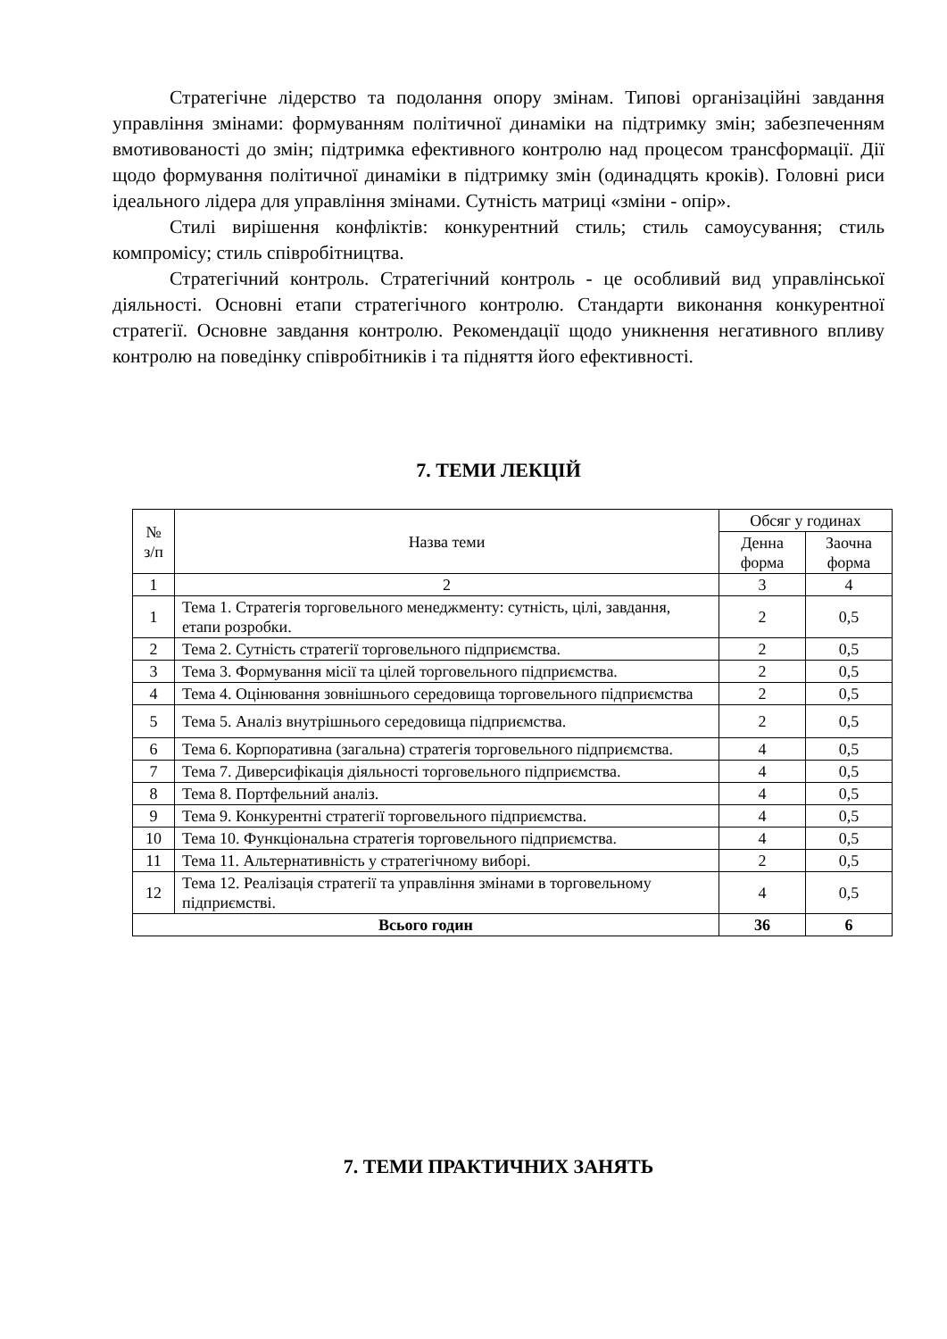Стратегічне лідерство та подолання опору змінам. Типові організаційні завдання управління змінами: формуванням політичної динаміки на підтримку змін; забезпеченням вмотивованості до змін; підтримка ефективного контролю над процесом трансформації. Дії щодо формування політичної динаміки в підтримку змін (одинадцять кроків). Головні риси ідеального лідера для управління змінами. Сутність матриці «зміни - опір».
Стилі вирішення конфліктів: конкурентний стиль; стиль самоусування; стиль компромісу; стиль співробітництва.
Стратегічний контроль. Стратегічний контроль - це особливий вид управлінської діяльності. Основні етапи стратегічного контролю. Стандарти виконання конкурентної стратегії. Основне завдання контролю. Рекомендації щодо уникнення негативного впливу контролю на поведінку співробітників і та підняття його ефективності.
7. ТЕМИ ЛЕКЦІЙ
| № з/п | Назва теми | Обсяг у годинах | |
| --- | --- | --- | --- |
| | | Денна форма | Заочна форма |
| 1 | 2 | 3 | 4 |
| 1 | Тема 1. Стратегія торговельного менеджменту: сутність, цілі, завдання, етапи розробки. | 2 | 0,5 |
| 2 | Тема 2. Сутність стратегії торговельного підприємства. | 2 | 0,5 |
| 3 | Тема 3. Формування місії та цілей торговельного підприємства. | 2 | 0,5 |
| 4 | Тема 4. Оцінювання зовнішнього середовища торговельного підприємства | 2 | 0,5 |
| 5 | Тема 5. Аналіз внутрішнього середовища підприємства. | 2 | 0,5 |
| 6 | Тема 6. Корпоративна (загальна) стратегія торговельного підприємства. | 4 | 0,5 |
| 7 | Тема 7. Диверсифікація діяльності торговельного підприємства. | 4 | 0,5 |
| 8 | Тема 8. Портфельний аналіз. | 4 | 0,5 |
| 9 | Тема 9. Конкурентні стратегії торговельного підприємства. | 4 | 0,5 |
| 10 | Тема 10. Функціональна стратегія торговельного підприємства. | 4 | 0,5 |
| 11 | Тема 11. Альтернативність у стратегічному виборі. | 2 | 0,5 |
| 12 | Тема 12. Реалізація стратегії та управління змінами в торговельному підприємстві. | 4 | 0,5 |
| Всього годин | | 36 | 6 |
7. ТЕМИ ПРАКТИЧНИХ ЗАНЯТЬ